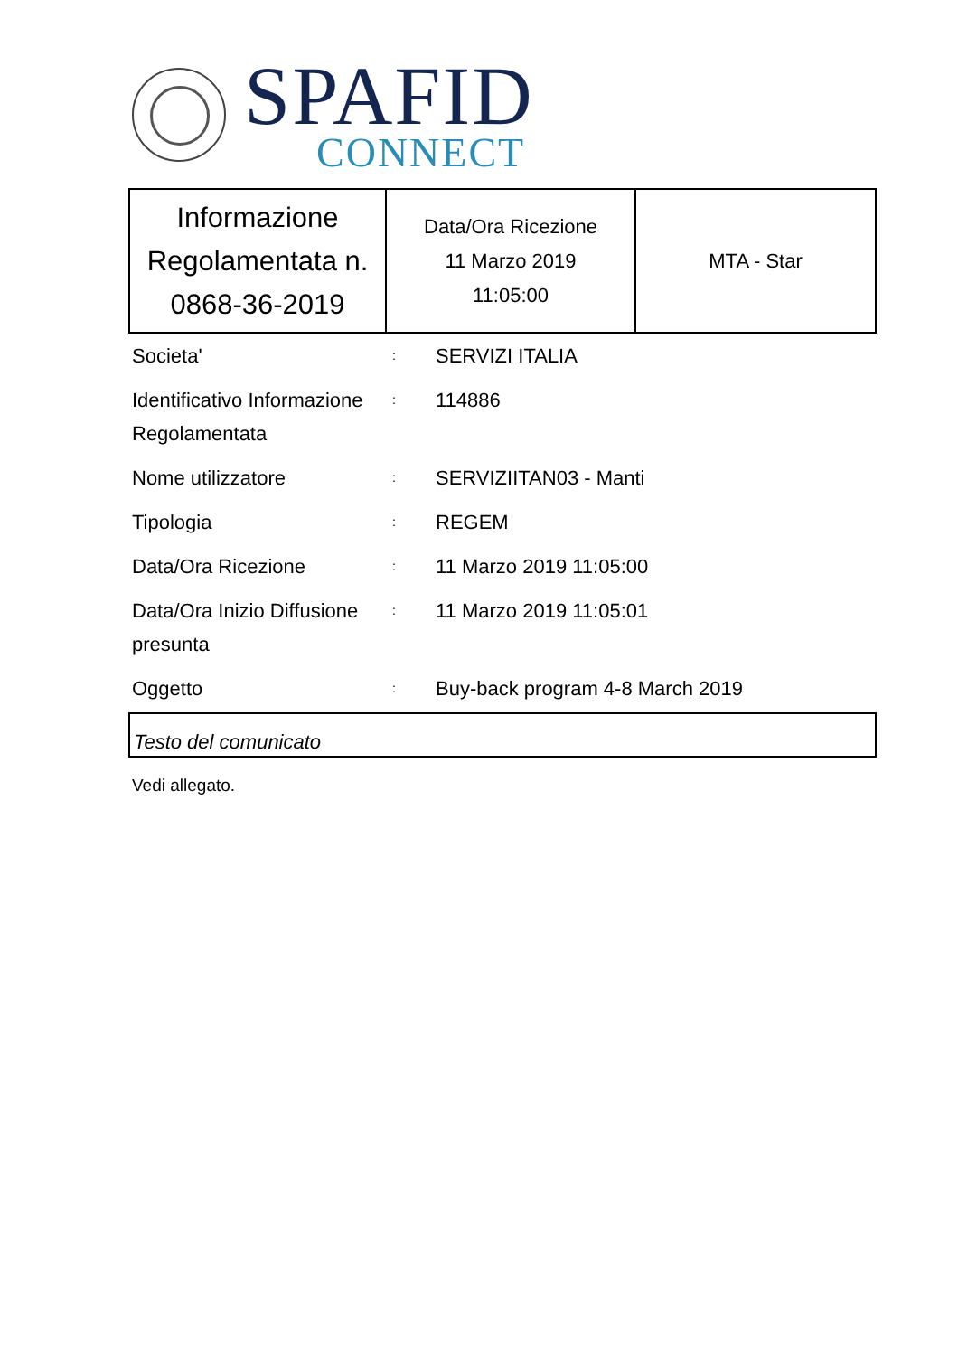SPAFID
CONNECT
| Informazione Regolamentata n. 0868-36-2019 | Data/Ora Ricezione 11 Marzo 2019 11:05:00 | MTA - Star |
| Societa' | : | SERVIZI ITALIA |
| Identificativo Informazione Regolamentata | : | 114886 |
| Nome utilizzatore | : | SERVIZIITAN03 - Manti |
| Tipologia | : | REGEM |
| Data/Ora Ricezione | : | 11 Marzo 2019 11:05:00 |
| Data/Ora Inizio Diffusione presunta | : | 11 Marzo 2019 11:05:01 |
| Oggetto | : | Buy-back program 4-8 March 2019 |
Testo del comunicato
Vedi allegato.